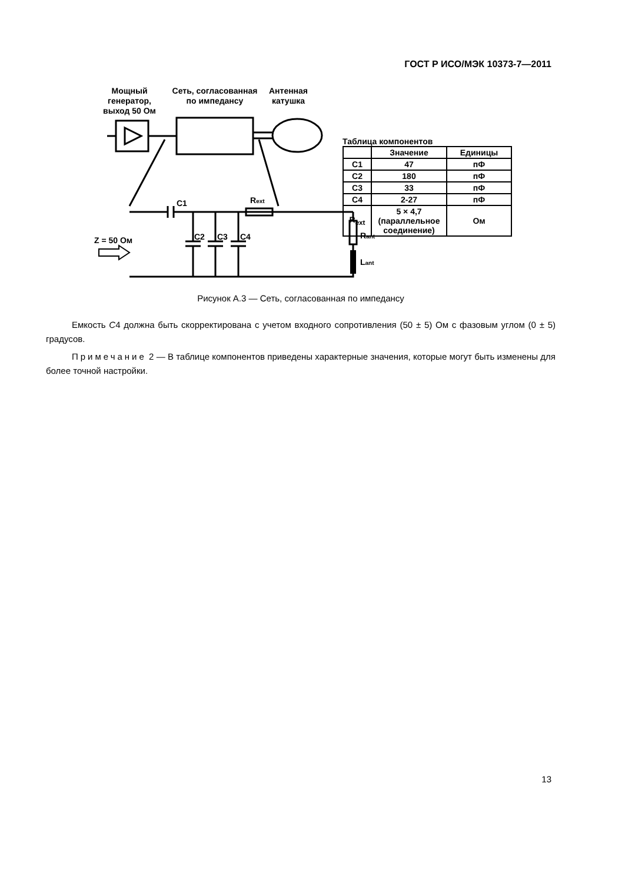ГОСТ Р ИСО/МЭК 10373-7—2011
Мощный
генератор,
выход 50 Ом
Сеть, согласованная
по импедансу
Антенная
катушка
C1
Rext
Z = 50 Ом
C2
C3
C4
Rant
Lant
Таблица компонентов
| | Значение | Единицы |
| --- | --- | --- |
| C1 | 47 | пФ |
| C2 | 180 | пФ |
| C3 | 33 | пФ |
| C4 | 2-27 | пФ |
| R<sub>ext</sub> | 5 × 4,7 (параллельное соединение) | Ом |
Рисунок А.3 — Сеть, согласованная по импедансу
Емкость C4 должна быть скорректирована с учетом входного сопротивления (50 ± 5) Ом с фазовым углом (0 ± 5) градусов.
Примечание 2 — В таблице компонентов приведены характерные значения, которые могут быть изменены для более точной настройки.
13